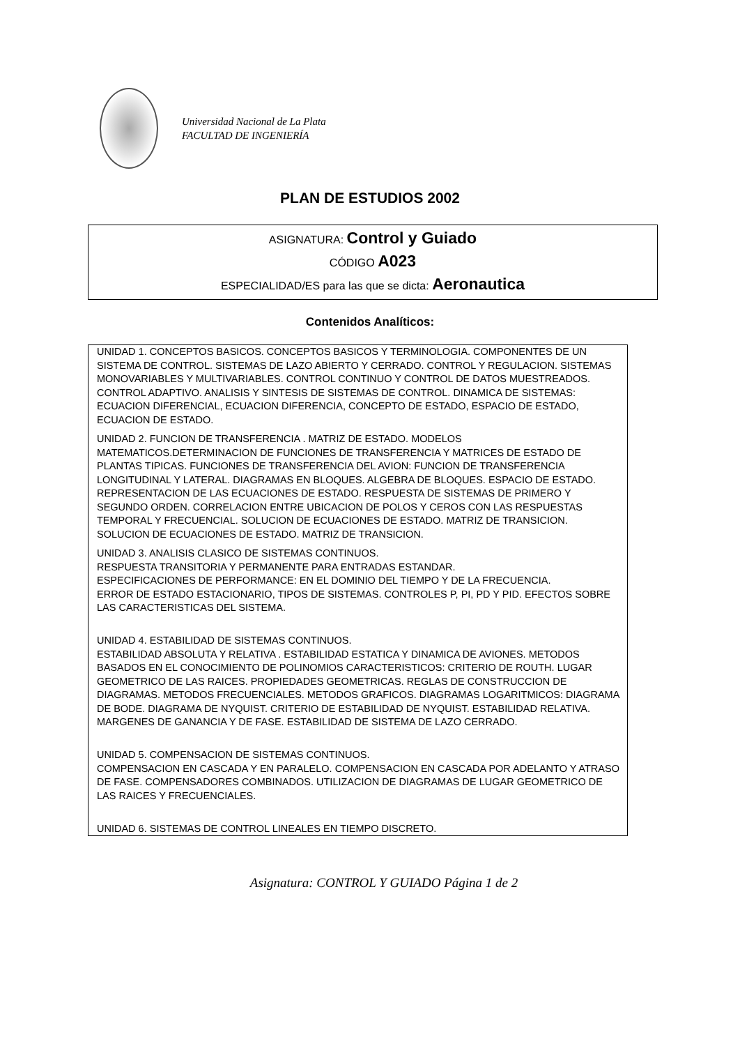Universidad Nacional de La Plata
FACULTAD DE INGENIERÍA
PLAN DE ESTUDIOS 2002
ASIGNATURA: Control y Guiado
CÓDIGO A023
ESPECIALIDAD/ES para las que se dicta: Aeronautica
Contenidos Analíticos:
UNIDAD 1. CONCEPTOS BASICOS. CONCEPTOS BASICOS Y TERMINOLOGIA. COMPONENTES DE UN SISTEMA DE CONTROL. SISTEMAS DE LAZO ABIERTO Y CERRADO. CONTROL Y REGULACION. SISTEMAS MONOVARIABLES Y MULTIVARIABLES. CONTROL CONTINUO Y CONTROL DE DATOS MUESTREADOS. CONTROL ADAPTIVO. ANALISIS Y SINTESIS DE SISTEMAS DE CONTROL. DINAMICA DE SISTEMAS: ECUACION DIFERENCIAL, ECUACION DIFERENCIA, CONCEPTO DE ESTADO, ESPACIO DE ESTADO, ECUACION DE ESTADO.
UNIDAD 2. FUNCION DE TRANSFERENCIA . MATRIZ DE ESTADO. MODELOS MATEMATICOS.DETERMINACION DE FUNCIONES DE TRANSFERENCIA Y MATRICES DE ESTADO DE PLANTAS TIPICAS. FUNCIONES DE TRANSFERENCIA DEL AVION: FUNCION DE TRANSFERENCIA LONGITUDINAL Y LATERAL. DIAGRAMAS EN BLOQUES. ALGEBRA DE BLOQUES. ESPACIO DE ESTADO. REPRESENTACION DE LAS ECUACIONES DE ESTADO. RESPUESTA DE SISTEMAS DE PRIMERO Y SEGUNDO ORDEN. CORRELACION ENTRE UBICACION DE POLOS Y CEROS CON LAS RESPUESTAS TEMPORAL Y FRECUENCIAL. SOLUCION DE ECUACIONES DE ESTADO. MATRIZ DE TRANSICION. SOLUCION DE ECUACIONES DE ESTADO. MATRIZ DE TRANSICION.
UNIDAD 3. ANALISIS CLASICO DE SISTEMAS CONTINUOS.
RESPUESTA TRANSITORIA Y PERMANENTE PARA ENTRADAS ESTANDAR.
ESPECIFICACIONES DE PERFORMANCE: EN EL DOMINIO DEL TIEMPO Y DE LA FRECUENCIA.
ERROR DE ESTADO ESTACIONARIO, TIPOS DE SISTEMAS. CONTROLES P, PI, PD Y PID. EFECTOS SOBRE LAS CARACTERISTICAS DEL SISTEMA.
UNIDAD 4. ESTABILIDAD DE SISTEMAS CONTINUOS.
ESTABILIDAD ABSOLUTA Y RELATIVA . ESTABILIDAD ESTATICA Y DINAMICA DE AVIONES. METODOS BASADOS EN EL CONOCIMIENTO DE POLINOMIOS CARACTERISTICOS: CRITERIO DE ROUTH. LUGAR GEOMETRICO DE LAS RAICES. PROPIEDADES GEOMETRICAS. REGLAS DE CONSTRUCCION DE DIAGRAMAS. METODOS FRECUENCIALES. METODOS GRAFICOS. DIAGRAMAS LOGARITMICOS: DIAGRAMA DE BODE. DIAGRAMA DE NYQUIST. CRITERIO DE ESTABILIDAD DE NYQUIST. ESTABILIDAD RELATIVA. MARGENES DE GANANCIA Y DE FASE. ESTABILIDAD DE SISTEMA DE LAZO CERRADO.
UNIDAD 5. COMPENSACION DE SISTEMAS CONTINUOS.
COMPENSACION EN CASCADA Y EN PARALELO. COMPENSACION EN CASCADA POR ADELANTO Y ATRASO DE FASE. COMPENSADORES COMBINADOS. UTILIZACION DE DIAGRAMAS DE LUGAR GEOMETRICO DE LAS RAICES Y FRECUENCIALES.
UNIDAD 6. SISTEMAS DE CONTROL LINEALES EN TIEMPO DISCRETO.
Asignatura: CONTROL Y GUIADO Página 1 de 2